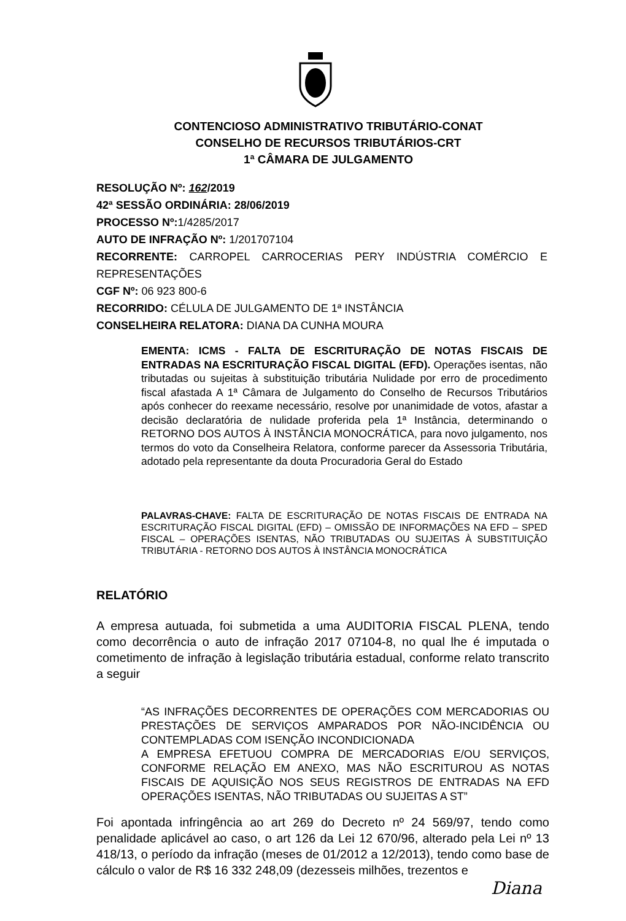CONTENCIOSO ADMINISTRATIVO TRIBUTÁRIO-CONAT
CONSELHO DE RECURSOS TRIBUTÁRIOS-CRT
1ª CÂMARA DE JULGAMENTO
RESOLUÇÃO Nº: 162/2019
42ª SESSÃO ORDINÁRIA: 28/06/2019
PROCESSO Nº: 1/4285/2017
AUTO DE INFRAÇÃO Nº: 1/201707104
RECORRENTE: CARROPEL CARROCERIAS PERY INDÚSTRIA COMÉRCIO E REPRESENTAÇÕES
CGF Nº: 06 923 800-6
RECORRIDO: CÉLULA DE JULGAMENTO DE 1ª INSTÂNCIA
CONSELHEIRA RELATORA: DIANA DA CUNHA MOURA
EMENTA: ICMS - FALTA DE ESCRITURAÇÃO DE NOTAS FISCAIS DE ENTRADAS NA ESCRITURAÇÃO FISCAL DIGITAL (EFD). Operações isentas, não tributadas ou sujeitas à substituição tributária Nulidade por erro de procedimento fiscal afastada A 1ª Câmara de Julgamento do Conselho de Recursos Tributários após conhecer do reexame necessário, resolve por unanimidade de votos, afastar a decisão declaratória de nulidade proferida pela 1ª Instância, determinando o RETORNO DOS AUTOS À INSTÂNCIA MONOCRÁTICA, para novo julgamento, nos termos do voto da Conselheira Relatora, conforme parecer da Assessoria Tributária, adotado pela representante da douta Procuradoria Geral do Estado
PALAVRAS-CHAVE: FALTA DE ESCRITURAÇÃO DE NOTAS FISCAIS DE ENTRADA NA ESCRITURAÇÃO FISCAL DIGITAL (EFD) – OMISSÃO DE INFORMAÇÕES NA EFD – SPED FISCAL – OPERAÇÕES ISENTAS, NÃO TRIBUTADAS OU SUJEITAS À SUBSTITUIÇÃO TRIBUTÁRIA - RETORNO DOS AUTOS À INSTÂNCIA MONOCRÁTICA
RELATÓRIO
A empresa autuada, foi submetida a uma AUDITORIA FISCAL PLENA, tendo como decorrência o auto de infração 2017 07104-8, no qual lhe é imputada o cometimento de infração à legislação tributária estadual, conforme relato transcrito a seguir
“AS INFRAÇÕES DECORRENTES DE OPERAÇÕES COM MERCADORIAS OU PRESTAÇÕES DE SERVIÇOS AMPARADOS POR NÃO-INCIDÊNCIA OU CONTEMPLADAS COM ISENÇÃO INCONDICIONADA
A EMPRESA EFETUOU COMPRA DE MERCADORIAS E/OU SERVIÇOS, CONFORME RELAÇÃO EM ANEXO, MAS NÃO ESCRITUROU AS NOTAS FISCAIS DE AQUISIÇÃO NOS SEUS REGISTROS DE ENTRADAS NA EFD OPERAÇÕES ISENTAS, NÃO TRIBUTADAS OU SUJEITAS A ST”
Foi apontada infringência ao art 269 do Decreto nº 24 569/97, tendo como penalidade aplicável ao caso, o art 126 da Lei 12 670/96, alterado pela Lei nº 13 418/13, o período da infração (meses de 01/2012 a 12/2013), tendo como base de cálculo o valor de R$ 16 332 248,09 (dezesseis milhões, trezentos e
Diana